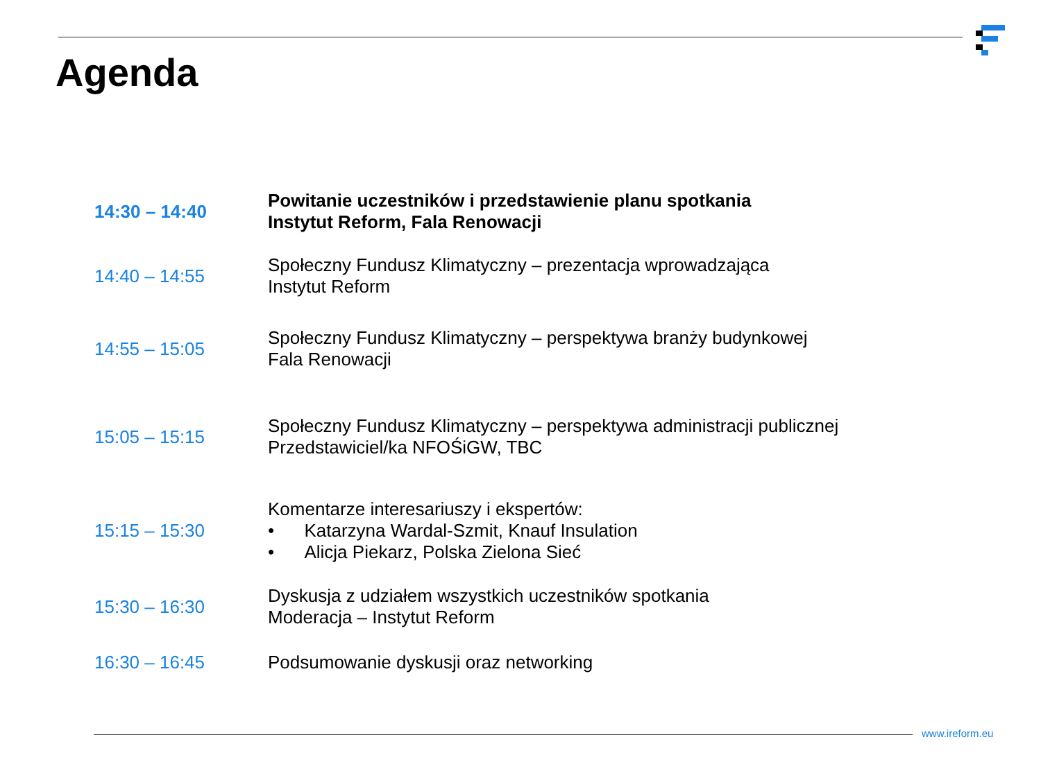Agenda
| 14:30 – 14:40 | Powitanie uczestników i przedstawienie planu spotkania Instytut Reform, Fala Renowacji |
| 14:40 – 14:55 | Społeczny Fundusz Klimatyczny – prezentacja wprowadzająca Instytut Reform |
| 14:55 – 15:05 | Społeczny Fundusz Klimatyczny – perspektywa branży budynkowej Fala Renowacji |
| 15:05 – 15:15 | Społeczny Fundusz Klimatyczny – perspektywa administracji publicznej Przedstawiciel/ka NFOŚiGW, TBC |
| 15:15 – 15:30 | Komentarze interesariuszy i ekspertów: • Katarzyna Wardal-Szmit, Knauf Insulation • Alicja Piekarz, Polska Zielona Sieć |
| 15:30 – 16:30 | Dyskusja z udziałem wszystkich uczestników spotkania Moderacja – Instytut Reform |
| 16:30 – 16:45 | Podsumowanie dyskusji oraz networking |
www.ireform.eu